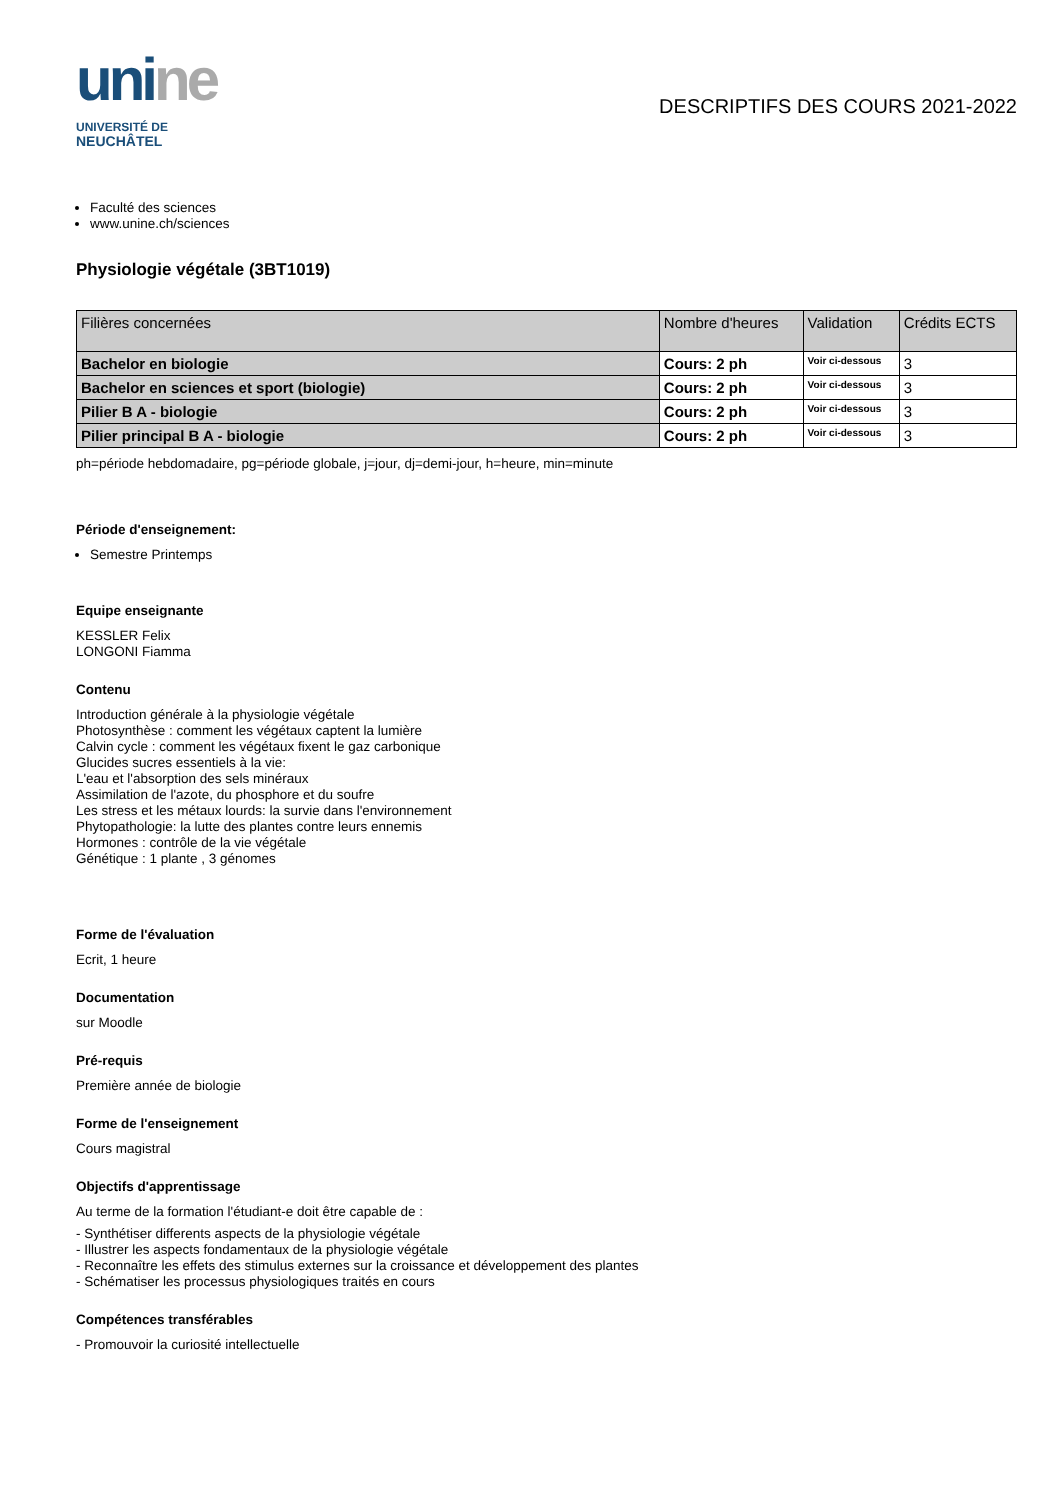unine
UNIVERSITÉ DE
NEUCHÂTEL
DESCRIPTIFS DES COURS 2021-2022
Faculté des sciences
www.unine.ch/sciences
Physiologie végétale (3BT1019)
| Filières concernées | Nombre d'heures | Validation | Crédits ECTS |
| --- | --- | --- | --- |
| Bachelor en biologie | Cours: 2 ph | Voir ci-dessous | 3 |
| Bachelor en sciences et sport (biologie) | Cours: 2 ph | Voir ci-dessous | 3 |
| Pilier B A - biologie | Cours: 2 ph | Voir ci-dessous | 3 |
| Pilier principal B A - biologie | Cours: 2 ph | Voir ci-dessous | 3 |
ph=période hebdomadaire, pg=période globale, j=jour, dj=demi-jour, h=heure, min=minute
Période d'enseignement:
Semestre Printemps
Equipe enseignante
KESSLER Felix
LONGONI Fiamma
Contenu
Introduction générale à la physiologie végétale
Photosynthèse : comment les végétaux captent la lumière
Calvin cycle : comment les végétaux fixent le gaz carbonique
Glucides sucres essentiels à la vie:
L'eau et l'absorption des sels minéraux
Assimilation de l'azote, du phosphore et du soufre
Les stress et les métaux lourds: la survie dans l'environnement
Phytopathologie: la lutte des plantes contre leurs ennemis
Hormones : contrôle de la vie végétale
Génétique : 1 plante , 3 génomes
Forme de l'évaluation
Ecrit, 1 heure
Documentation
sur Moodle
Pré-requis
Première année de biologie
Forme de l'enseignement
Cours magistral
Objectifs d'apprentissage
Au terme de la formation l'étudiant-e doit être capable de :
- Synthétiser differents aspects de la physiologie végétale
- Illustrer les aspects fondamentaux de la physiologie végétale
- Reconnaître les effets des stimulus externes sur la croissance et développement des plantes
- Schématiser les processus physiologiques traités en cours
Compétences transférables
- Promouvoir la curiosité intellectuelle